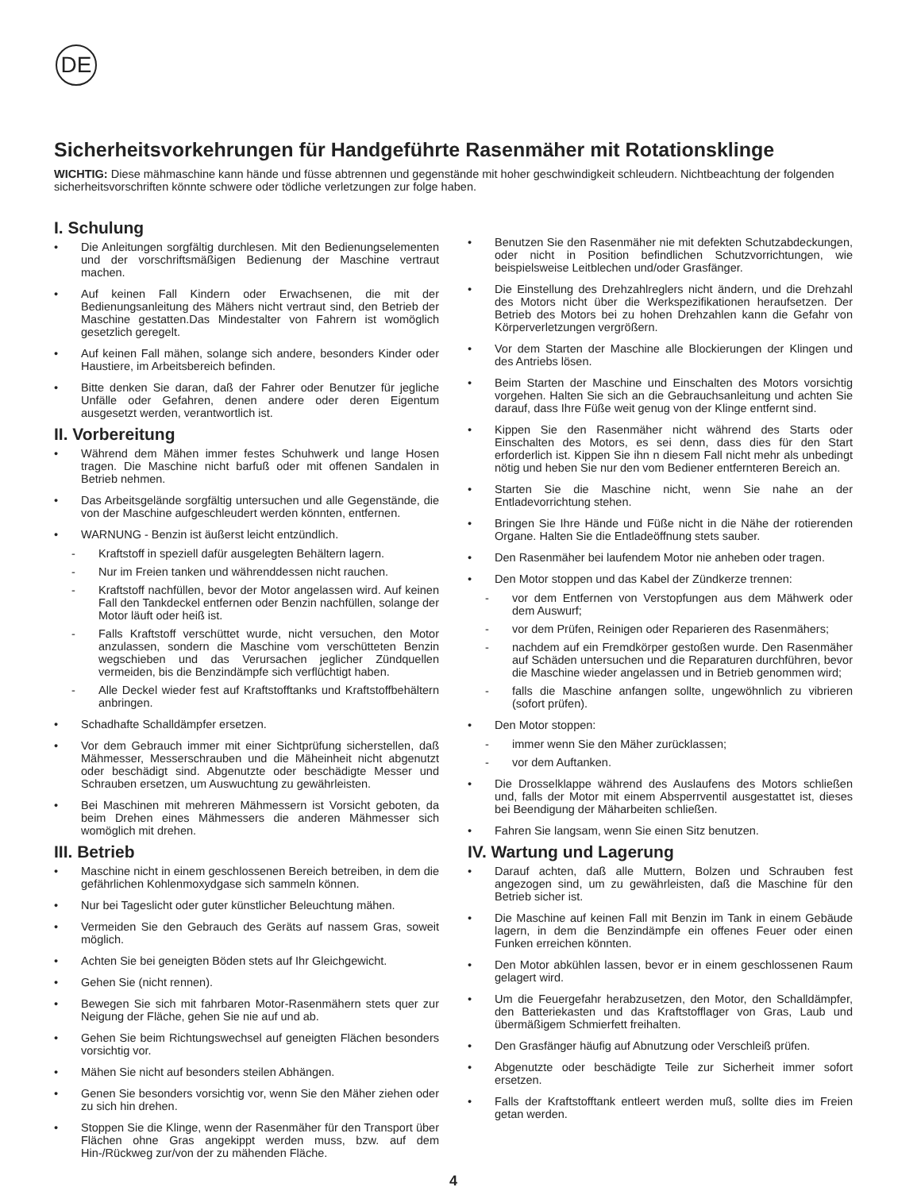DE
Sicherheitsvorkehrungen für Handgeführte Rasenmäher mit Rotationsklinge
WICHTIG: Diese mähmaschine kann hände und füsse abtrennen und gegenstände mit hoher geschwindigkeit schleudern. Nichtbeachtung der folgenden sicherheitsvorschriften könnte schwere oder tödliche verletzungen zur folge haben.
I. Schulung
• Die Anleitungen sorgfältig durchlesen. Mit den Bedienungselementen und der vorschriftsmäßigen Bedienung der Maschine vertraut machen.
• Auf keinen Fall Kindern oder Erwachsenen, die mit der Bedienungsanleitung des Mähers nicht vertraut sind, den Betrieb der Maschine gestatten.Das Mindestalter von Fahrern ist womöglich gesetzlich geregelt.
• Auf keinen Fall mähen, solange sich andere, besonders Kinder oder Haustiere, im Arbeitsbereich befinden.
• Bitte denken Sie daran, daß der Fahrer oder Benutzer für jegliche Unfälle oder Gefahren, denen andere oder deren Eigentum ausgesetzt werden, verantwortlich ist.
II. Vorbereitung
• Während dem Mähen immer festes Schuhwerk und lange Hosen tragen. Die Maschine nicht barfuß oder mit offenen Sandalen in Betrieb nehmen.
• Das Arbeitsgelände sorgfältig untersuchen und alle Gegenstände, die von der Maschine aufgeschleudert werden könnten, entfernen.
• WARNUNG - Benzin ist äußerst leicht entzündlich.
- Kraftstoff in speziell dafür ausgelegten Behältern lagern.
- Nur im Freien tanken und währenddessen nicht rauchen.
- Kraftstoff nachfüllen, bevor der Motor angelassen wird. Auf keinen Fall den Tankdeckel entfernen oder Benzin nachfüllen, solange der Motor läuft oder heiß ist.
- Falls Kraftstoff verschüttet wurde, nicht versuchen, den Motor anzulassen, sondern die Maschine vom verschütteten Benzin wegschieben und das Verursachen jeglicher Zündquellen vermeiden, bis die Benzindämpfe sich verflüchtigt haben.
- Alle Deckel wieder fest auf Kraftstofftanks und Kraftstoffbehältern anbringen.
• Schadhafte Schalldämpfer ersetzen.
• Vor dem Gebrauch immer mit einer Sichtprüfung sicherstellen, daß Mähmesser, Messerschrauben und die Mäheinheit nicht abgenutzt oder beschädigt sind. Abgenutzte oder beschädigte Messer und Schrauben ersetzen, um Auswuchtung zu gewährleisten.
• Bei Maschinen mit mehreren Mähmessern ist Vorsicht geboten, da beim Drehen eines Mähmessers die anderen Mähmesser sich womöglich mit drehen.
III. Betrieb
• Maschine nicht in einem geschlossenen Bereich betreiben, in dem die gefährlichen Kohlenmoxydgase sich sammeln können.
• Nur bei Tageslicht oder guter künstlicher Beleuchtung mähen.
• Vermeiden Sie den Gebrauch des Geräts auf nassem Gras, soweit möglich.
• Achten Sie bei geneigten Böden stets auf Ihr Gleichgewicht.
• Gehen Sie (nicht rennen).
• Bewegen Sie sich mit fahrbaren Motor-Rasenmähern stets quer zur Neigung der Fläche, gehen Sie nie auf und ab.
• Gehen Sie beim Richtungswechsel auf geneigten Flächen besonders vorsichtig vor.
• Mähen Sie nicht auf besonders steilen Abhängen.
• Genen Sie besonders vorsichtig vor, wenn Sie den Mäher ziehen oder zu sich hin drehen.
• Stoppen Sie die Klinge, wenn der Rasenmäher für den Transport über Flächen ohne Gras angekippt werden muss, bzw. auf dem Hin-/Rückweg zur/von der zu mähenden Fläche.
• Benutzen Sie den Rasenmäher nie mit defekten Schutzabdeckungen, oder nicht in Position befindlichen Schutzvorrichtungen, wie beispielsweise Leitblechen und/oder Grasfänger.
• Die Einstellung des Drehzahlreglers nicht ändern, und die Drehzahl des Motors nicht über die Werkspezifikationen heraufsetzen. Der Betrieb des Motors bei zu hohen Drehzahlen kann die Gefahr von Körperverletzungen vergrößern.
• Vor dem Starten der Maschine alle Blockierungen der Klingen und des Antriebs lösen.
• Beim Starten der Maschine und Einschalten des Motors vorsichtig vorgehen. Halten Sie sich an die Gebrauchsanleitung und achten Sie darauf, dass Ihre Füße weit genug von der Klinge entfernt sind.
• Kippen Sie den Rasenmäher nicht während des Starts oder Einschalten des Motors, es sei denn, dass dies für den Start erforderlich ist. Kippen Sie ihn n diesem Fall nicht mehr als unbedingt nötig und heben Sie nur den vom Bediener entfernteren Bereich an.
• Starten Sie die Maschine nicht, wenn Sie nahe an der Entladevorrichtung stehen.
• Bringen Sie Ihre Hände und Füße nicht in die Nähe der rotierenden Organe. Halten Sie die Entladeöffnung stets sauber.
• Den Rasenmäher bei laufendem Motor nie anheben oder tragen.
• Den Motor stoppen und das Kabel der Zündkerze trennen:
- vor dem Entfernen von Verstopfungen aus dem Mähwerk oder dem Auswurf;
- vor dem Prüfen, Reinigen oder Reparieren des Rasenmähers;
- nachdem auf ein Fremdkörper gestoßen wurde. Den Rasenmäher auf Schäden untersuchen und die Reparaturen durchführen, bevor die Maschine wieder angelassen und in Betrieb genommen wird;
- falls die Maschine anfangen sollte, ungewöhnlich zu vibrieren (sofort prüfen).
• Den Motor stoppen:
- immer wenn Sie den Mäher zurücklassen;
- vor dem Auftanken.
• Die Drosselklappe während des Auslaufens des Motors schließen und, falls der Motor mit einem Absperrventil ausgestattet ist, dieses bei Beendigung der Mäharbeiten schließen.
• Fahren Sie langsam, wenn Sie einen Sitz benutzen.
IV. Wartung und Lagerung
• Darauf achten, daß alle Muttern, Bolzen und Schrauben fest angezogen sind, um zu gewährleisten, daß die Maschine für den Betrieb sicher ist.
• Die Maschine auf keinen Fall mit Benzin im Tank in einem Gebäude lagern, in dem die Benzindämpfe ein offenes Feuer oder einen Funken erreichen könnten.
• Den Motor abkühlen lassen, bevor er in einem geschlossenen Raum gelagert wird.
• Um die Feuergefahr herabzusetzen, den Motor, den Schalldämpfer, den Batteriekasten und das Kraftstofflager von Gras, Laub und übermäßigem Schmierfett freihalten.
• Den Grasfänger häufig auf Abnutzung oder Verschleiß prüfen.
• Abgenutzte oder beschädigte Teile zur Sicherheit immer sofort ersetzen.
• Falls der Kraftstofftank entleert werden muß, sollte dies im Freien getan werden.
4